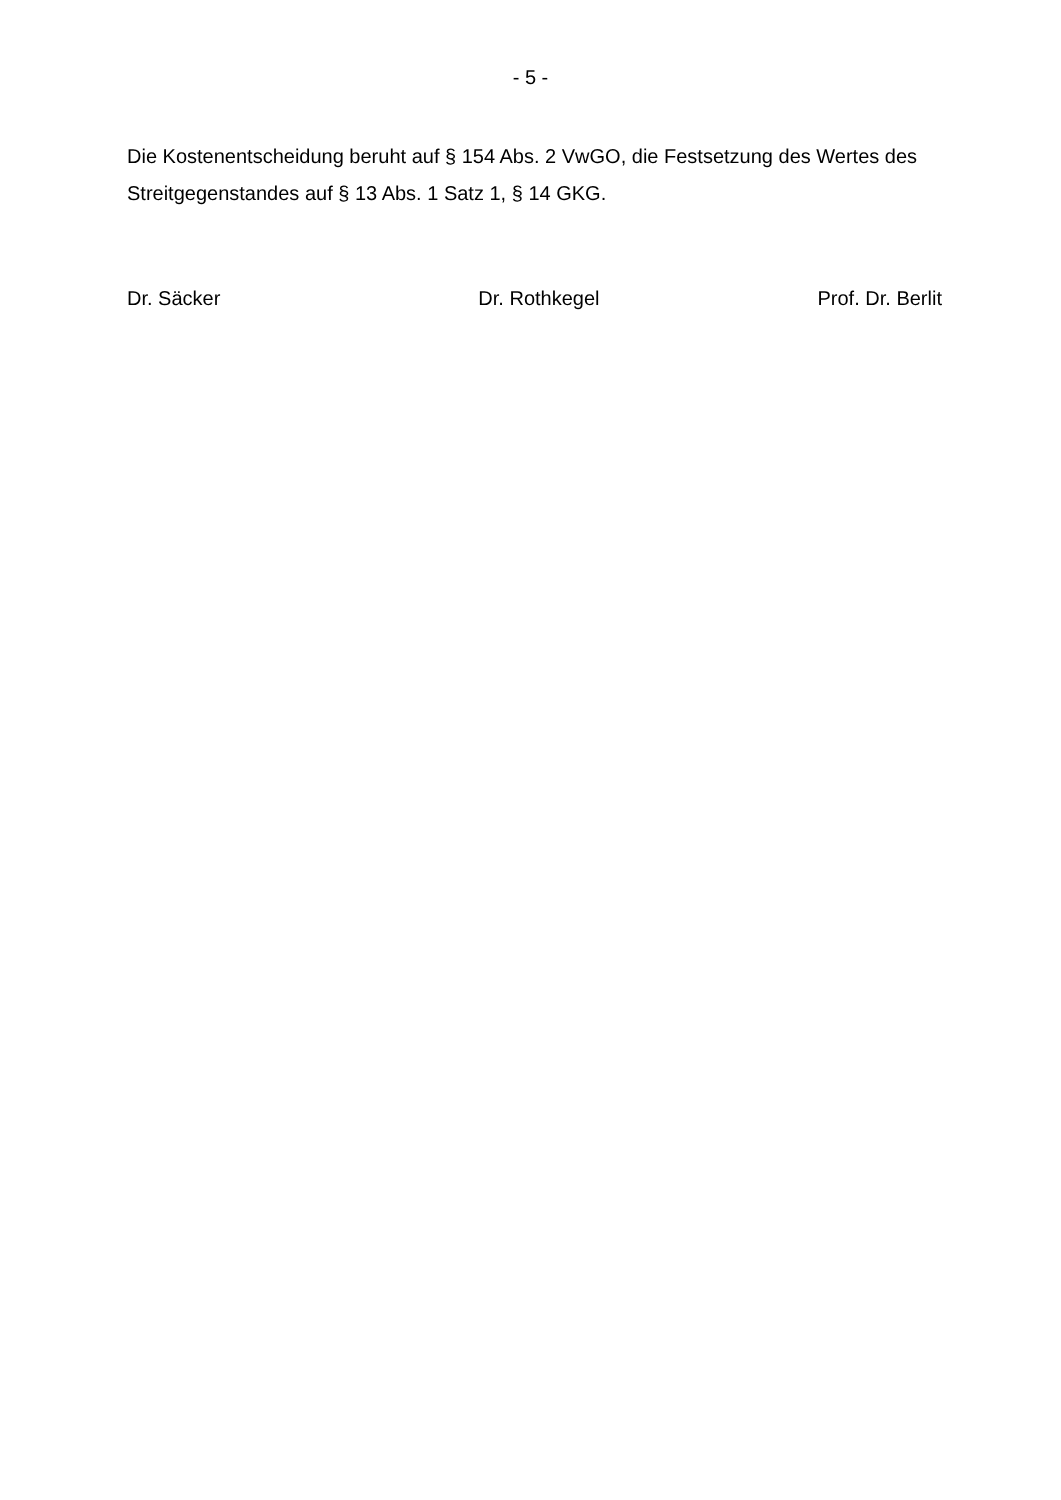- 5 -
Die Kostenentscheidung beruht auf § 154 Abs. 2 VwGO, die Festsetzung des Wertes des Streitgegenstandes auf § 13 Abs. 1 Satz 1, § 14 GKG.
Dr. Säcker Dr. Rothkegel Prof. Dr. Berlit